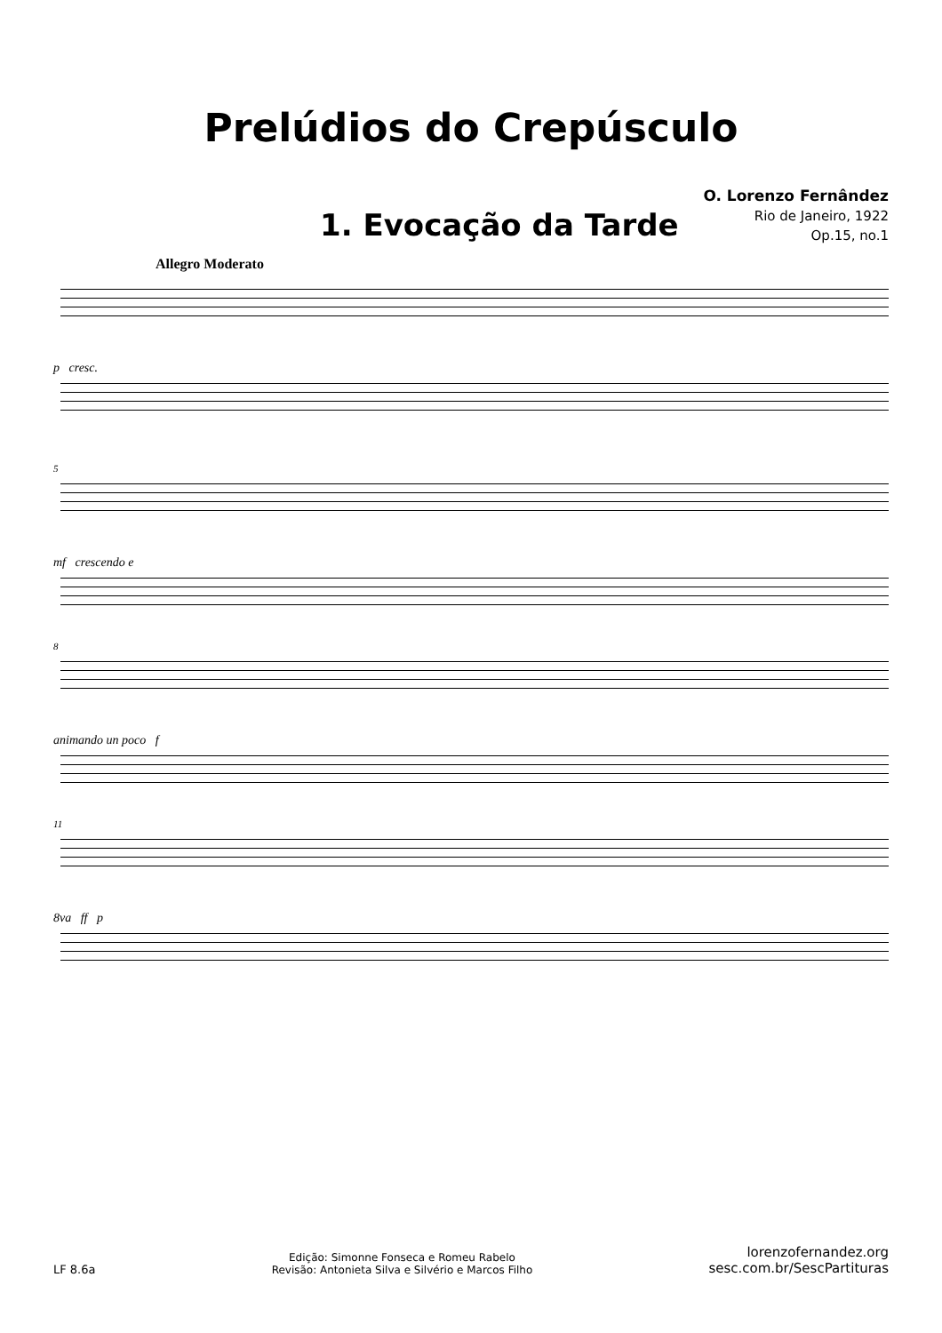Prelúdios do Crepúsculo
1. Evocação da Tarde
O. Lorenzo Fernândez
Rio de Janeiro, 1922
Op.15, no.1
Allegro Moderato
p cresc.
5
mf crescendo e
8
animando un poco f
11
8va ff p
LF 8.6a
Edição: Simonne Fonseca e Romeu Rabelo
Revisão: Antonieta Silva e Silvério e Marcos Filho
lorenzofernandez.org
sesc.com.br/SescPartituras